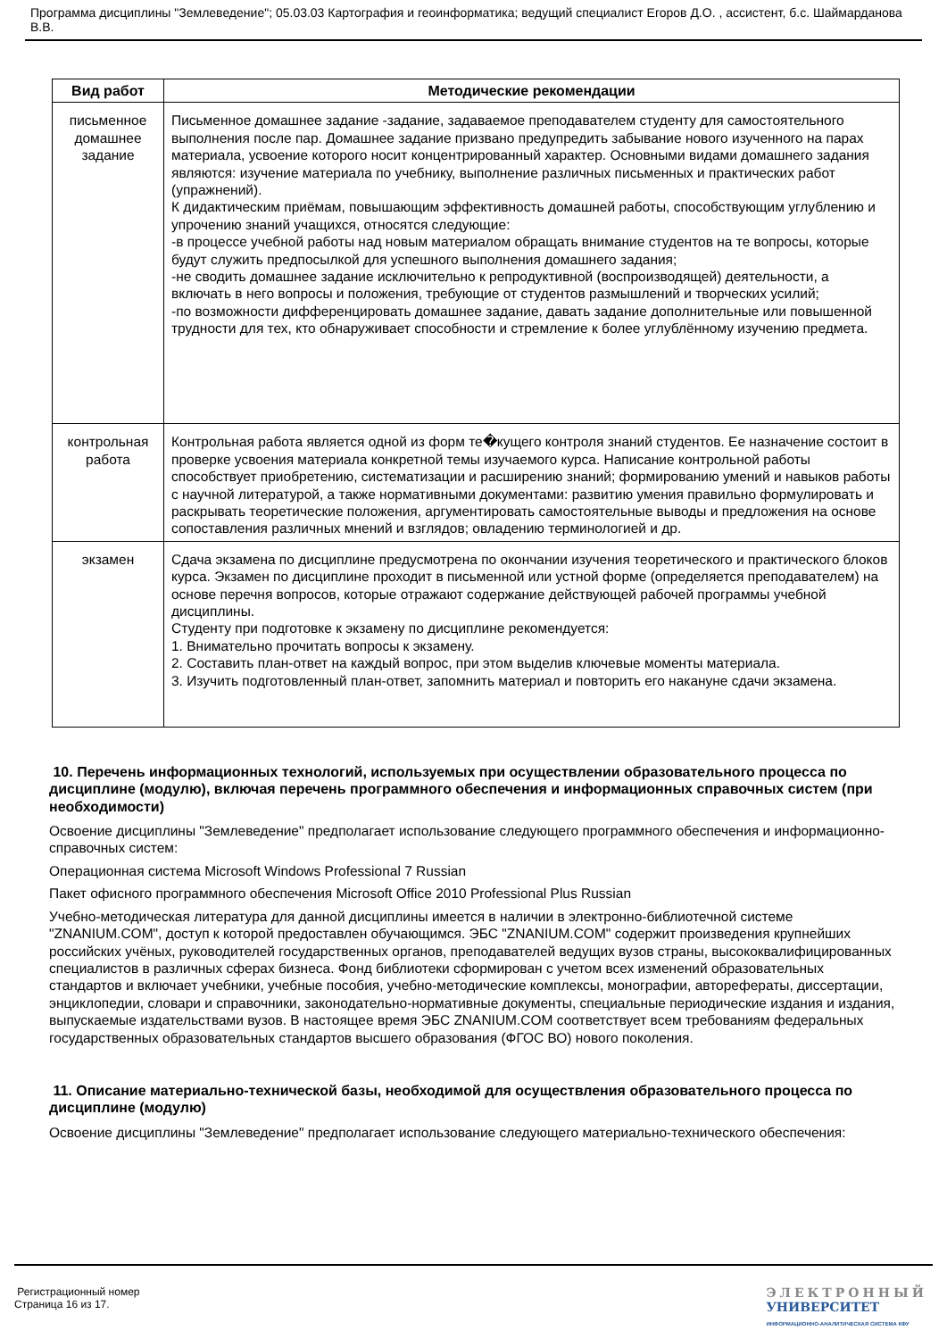Программа дисциплины "Землеведение"; 05.03.03 Картография и геоинформатика; ведущий специалист Егоров Д.О. , ассистент, б.с. Шаймарданова В.В.
| Вид работ | Методические рекомендации |
| --- | --- |
| письменное домашнее задание | Письменное домашнее задание -задание, задаваемое преподавателем студенту для самостоятельного выполнения после пар. Домашнее задание призвано предупредить забывание нового изученного на парах материала, усвоение которого носит концентрированный характер. Основными видами домашнего задания являются: изучение материала по учебнику, выполнение различных письменных и практических работ (упражнений). К дидактическим приёмам, повышающим эффективность домашней работы, способствующим углублению и упрочению знаний учащихся, относятся следующие: -в процессе учебной работы над новым материалом обращать внимание студентов на те вопросы, которые будут служить предпосылкой для успешного выполнения домашнего задания; -не сводить домашнее задание исключительно к репродуктивной (воспроизводящей) деятельности, а включать в него вопросы и положения, требующие от студентов размышлений и творческих усилий; -по возможности дифференцировать домашнее задание, давать задание дополнительные или повышенной трудности для тех, кто обнаруживает способности и стремление к более углублённому изучению предмета. |
| контрольная работа | Контрольная работа является одной из форм те�кущего контроля знаний студентов. Ее назначение состоит в проверке усвоения материала конкретной темы изучаемого курса. Написание контрольной работы способствует приобретению, систематизации и расширению знаний; формированию умений и навыков работы с научной литературой, а также нормативными документами: развитию умения правильно формулировать и раскрывать теоретические положения, аргументировать самостоятельные выводы и предложения на основе сопоставления различных мнений и взглядов; овладению терминологией и др. |
| экзамен | Сдача экзамена по дисциплине предусмотрена по окончании изучения теоретического и практического блоков курса. Экзамен по дисциплине проходит в письменной или устной форме (определяется преподавателем) на основе перечня вопросов, которые отражают содержание действующей рабочей программы учебной дисциплины. Студенту при подготовке к экзамену по дисциплине рекомендуется: 1. Внимательно прочитать вопросы к экзамену. 2. Составить план-ответ на каждый вопрос, при этом выделив ключевые моменты материала. 3. Изучить подготовленный план-ответ, запомнить материал и повторить его накануне сдачи экзамена. |
10. Перечень информационных технологий, используемых при осуществлении образовательного процесса по дисциплине (модулю), включая перечень программного обеспечения и информационных справочных систем (при необходимости)
Освоение дисциплины "Землеведение" предполагает использование следующего программного обеспечения и информационно-справочных систем:
Операционная система Microsoft Windows Professional 7 Russian
Пакет офисного программного обеспечения Microsoft Office 2010 Professional Plus Russian
Учебно-методическая литература для данной дисциплины имеется в наличии в электронно-библиотечной системе "ZNANIUM.COM", доступ к которой предоставлен обучающимся. ЭБС "ZNANIUM.COM" содержит произведения крупнейших российских учёных, руководителей государственных органов, преподавателей ведущих вузов страны, высококвалифицированных специалистов в различных сферах бизнеса. Фонд библиотеки сформирован с учетом всех изменений образовательных стандартов и включает учебники, учебные пособия, учебно-методические комплексы, монографии, авторефераты, диссертации, энциклопедии, словари и справочники, законодательно-нормативные документы, специальные периодические издания и издания, выпускаемые издательствами вузов. В настоящее время ЭБС ZNANIUM.COM соответствует всем требованиям федеральных государственных образовательных стандартов высшего образования (ФГОС ВО) нового поколения.
11. Описание материально-технической базы, необходимой для осуществления образовательного процесса по дисциплине (модулю)
Освоение дисциплины "Землеведение" предполагает использование следующего материально-технического обеспечения:
Регистрационный номер
Страница 16 из 17.
ЭЛЕКТРОННЫЙ
УНИВЕРСИТЕТ
ИНФОРМАЦИОННО-АНАЛИТИЧЕСКАЯ СИСТЕМА КФУ